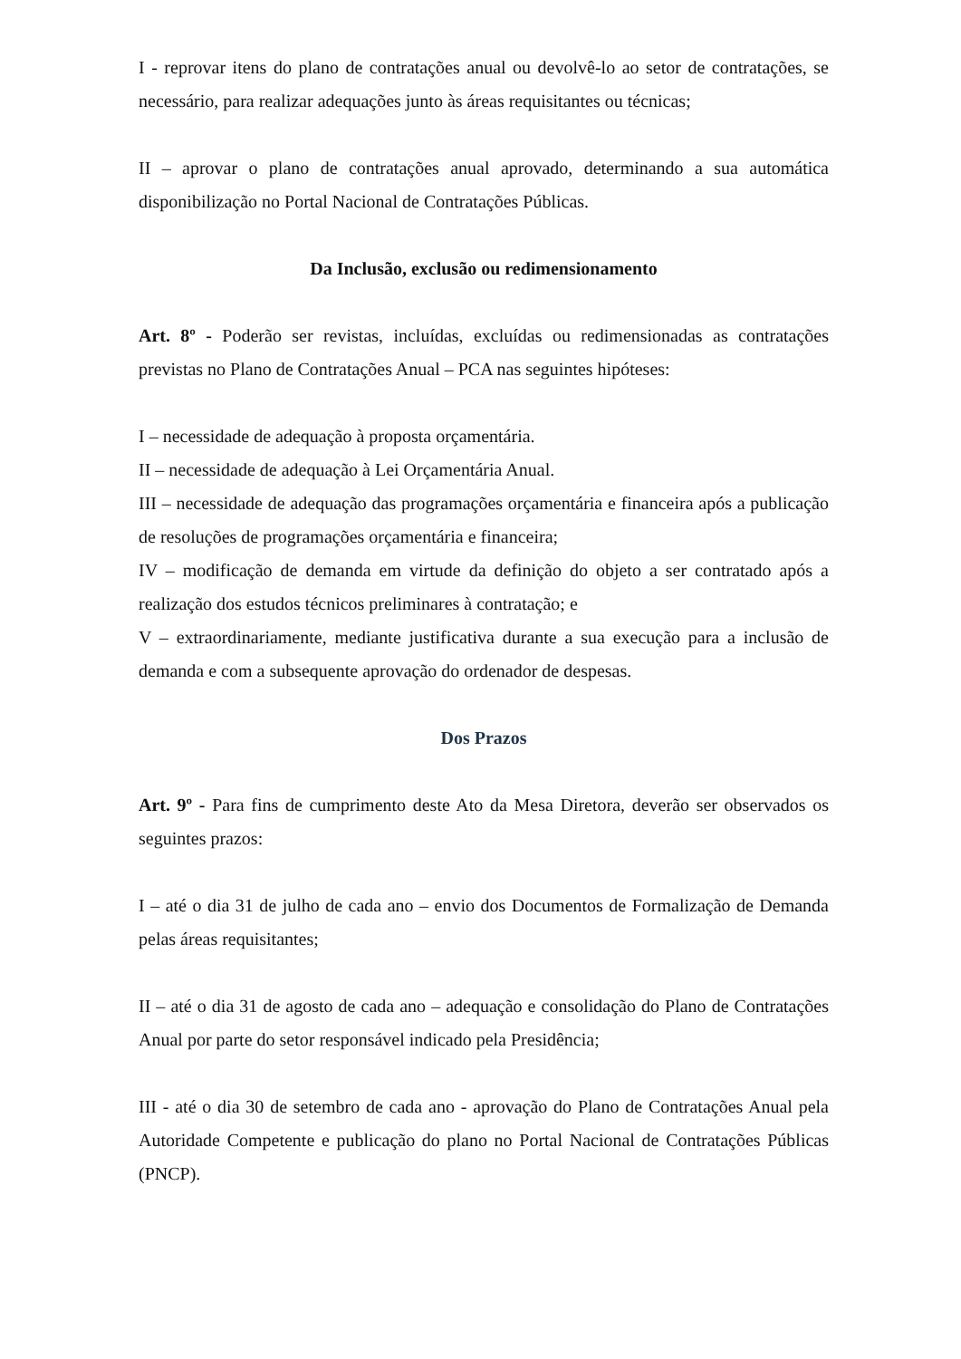I - reprovar itens do plano de contratações anual ou devolvê-lo ao setor de contratações, se necessário, para realizar adequações junto às áreas requisitantes ou técnicas;
II – aprovar o plano de contratações anual aprovado, determinando a sua automática disponibilização no Portal Nacional de Contratações Públicas.
Da Inclusão, exclusão ou redimensionamento
Art. 8º - Poderão ser revistas, incluídas, excluídas ou redimensionadas as contratações previstas no Plano de Contratações Anual – PCA nas seguintes hipóteses:
I – necessidade de adequação à proposta orçamentária.
II – necessidade de adequação à Lei Orçamentária Anual.
III – necessidade de adequação das programações orçamentária e financeira após a publicação de resoluções de programações orçamentária e financeira;
IV – modificação de demanda em virtude da definição do objeto a ser contratado após a realização dos estudos técnicos preliminares à contratação; e
V – extraordinariamente, mediante justificativa durante a sua execução para a inclusão de demanda e com a subsequente aprovação do ordenador de despesas.
Dos Prazos
Art. 9º - Para fins de cumprimento deste Ato da Mesa Diretora, deverão ser observados os seguintes prazos:
I – até o dia 31 de julho de cada ano – envio dos Documentos de Formalização de Demanda pelas áreas requisitantes;
II – até o dia 31 de agosto de cada ano – adequação e consolidação do Plano de Contratações Anual por parte do setor responsável indicado pela Presidência;
III - até o dia 30 de setembro de cada ano - aprovação do Plano de Contratações Anual pela Autoridade Competente e publicação do plano no Portal Nacional de Contratações Públicas (PNCP).